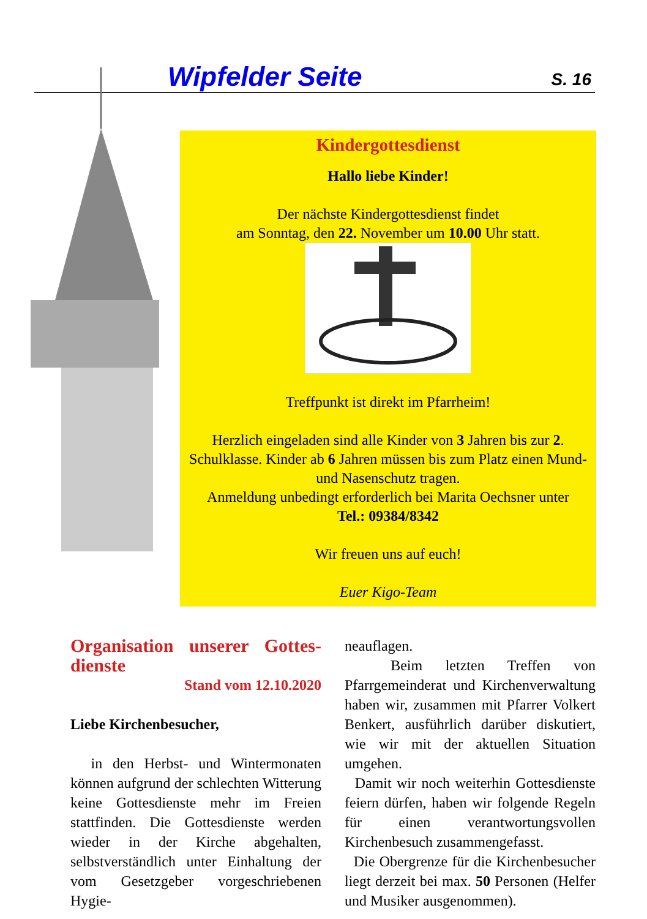Wipfelder Seite S. 16
Kindergottesdienst
Hallo liebe Kinder!
Der nächste Kindergottesdienst findet
am Sonntag, den 22. November um 10.00 Uhr statt.
Treffpunkt ist direkt im Pfarrheim!
Herzlich eingeladen sind alle Kinder von 3 Jahren bis zur 2. Schulklasse. Kinder ab 6 Jahren müssen bis zum Platz einen Mund- und Nasenschutz tragen.
Anmeldung unbedingt erforderlich bei Marita Oechsner unter
Tel.: 09384/8342
Wir freuen uns auf euch!
Euer Kigo-Team
Organisation unserer Gottes-dienste
Stand vom 12.10.2020
Liebe Kirchenbesucher,
in den Herbst- und Wintermonaten können aufgrund der schlechten Witterung keine Gottesdienste mehr im Freien stattfinden. Die Gottesdienste werden wieder in der Kirche abgehalten, selbstverständlich unter Einhaltung der vom Gesetzgeber vorgeschriebenen Hygie-
neauflagen.
Beim letzten Treffen von Pfarrgemeinderat und Kirchenverwaltung haben wir, zusammen mit Pfarrer Volkert Benkert, ausführlich darüber diskutiert, wie wir mit der aktuellen Situation umgehen.
Damit wir noch weiterhin Gottesdienste feiern dürfen, haben wir folgende Regeln für einen verantwortungsvollen Kirchenbesuch zusammengefasst.
Die Obergrenze für die Kirchenbesucher liegt derzeit bei max. 50 Personen (Helfer und Musiker ausgenommen).